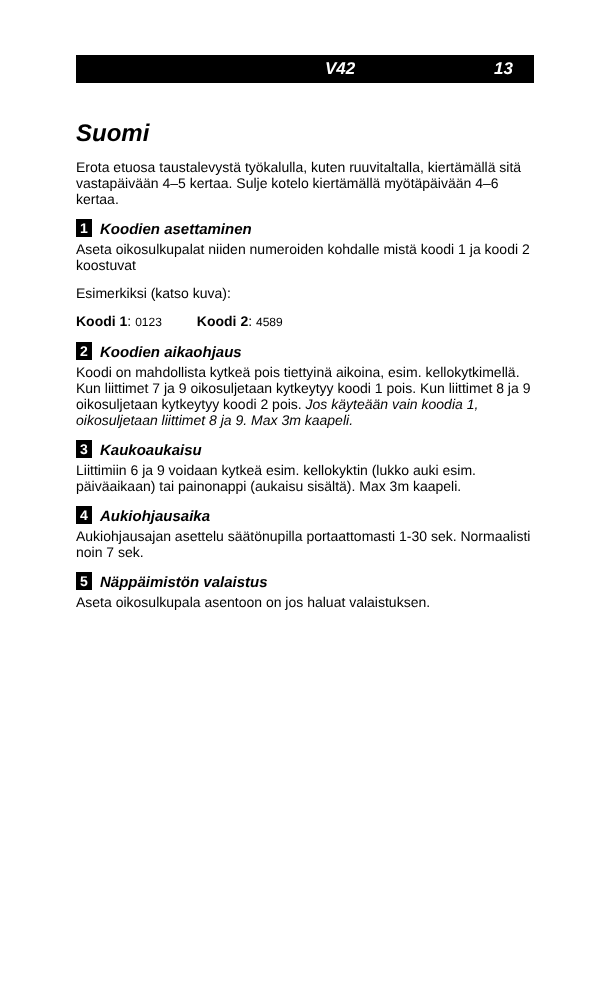V42 13
Suomi
Erota etuosa taustalevystä työkalulla, kuten ruuvitaltalla, kiertämällä sitä vastapäivään 4–5 kertaa. Sulje kotelo kiertämällä myötäpäivään 4–6 kertaa.
1 Koodien asettaminen
Aseta oikosulkupalat niiden numeroiden kohdalle mistä koodi 1 ja koodi 2 koostuvat
Esimerkiksi (katso kuva):
Koodi 1: 0123 Koodi 2: 4589
2 Koodien aikaohjaus
Koodi on mahdollista kytkeä pois tiettyinä aikoina, esim. kellokytkimellä. Kun liittimet 7 ja 9 oikosuljetaan kytkeytyy koodi 1 pois. Kun liittimet 8 ja 9 oikosuljetaan kytkeytyy koodi 2 pois. Jos käyteään vain koodia 1, oikosuljetaan liittimet 8 ja 9. Max 3m kaapeli.
3 Kaukoaukaisu
Liittimiin 6 ja 9 voidaan kytkeä esim. kellokyktin (lukko auki esim. päiväaikaan) tai painonappi (aukaisu sisältä). Max 3m kaapeli.
4 Aukiohjausaika
Aukiohjausajan asettelu säätönupilla portaattomasti 1-30 sek. Normaalisti noin 7 sek.
5 Näppäimistön valaistus
Aseta oikosulkupala asentoon on jos haluat valaistuksen.